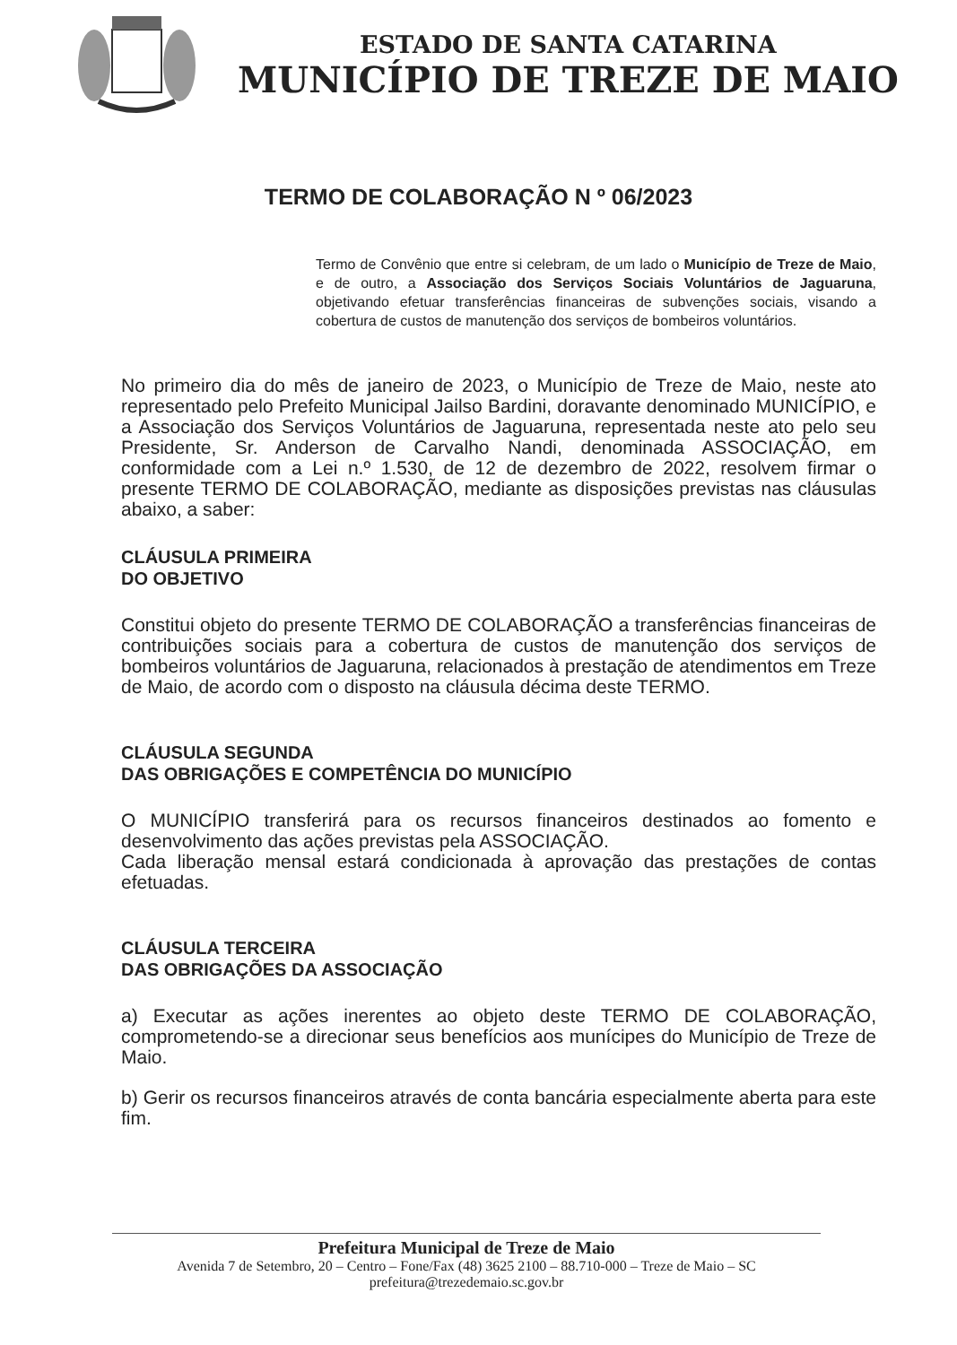ESTADO DE SANTA CATARINA
MUNICÍPIO DE TREZE DE MAIO
TERMO DE COLABORAÇÃO N º 06/2023
Termo de Convênio que entre si celebram, de um lado o Município de Treze de Maio, e de outro, a Associação dos Serviços Sociais Voluntários de Jaguaruna, objetivando efetuar transferências financeiras de subvenções sociais, visando a cobertura de custos de manutenção dos serviços de bombeiros voluntários.
No primeiro dia do mês de janeiro de 2023, o Município de Treze de Maio, neste ato representado pelo Prefeito Municipal Jailso Bardini, doravante denominado MUNICÍPIO, e a Associação dos Serviços Voluntários de Jaguaruna, representada neste ato pelo seu Presidente, Sr. Anderson de Carvalho Nandi, denominada ASSOCIAÇÃO, em conformidade com a Lei n.º 1.530, de 12 de dezembro de 2022, resolvem firmar o presente TERMO DE COLABORAÇÃO, mediante as disposições previstas nas cláusulas abaixo, a saber:
CLÁUSULA PRIMEIRA
DO OBJETIVO
Constitui objeto do presente TERMO DE COLABORAÇÃO a transferências financeiras de contribuições sociais para a cobertura de custos de manutenção dos serviços de bombeiros voluntários de Jaguaruna, relacionados à prestação de atendimentos em Treze de Maio, de acordo com o disposto na cláusula décima deste TERMO.
CLÁUSULA SEGUNDA
DAS OBRIGAÇÕES E COMPETÊNCIA DO MUNICÍPIO
O MUNICÍPIO transferirá para os recursos financeiros destinados ao fomento e desenvolvimento das ações previstas pela ASSOCIAÇÃO.
Cada liberação mensal estará condicionada à aprovação das prestações de contas efetuadas.
CLÁUSULA TERCEIRA
DAS OBRIGAÇÕES DA ASSOCIAÇÃO
a) Executar as ações inerentes ao objeto deste TERMO DE COLABORAÇÃO, comprometendo-se a direcionar seus benefícios aos munícipes do Município de Treze de Maio.
b) Gerir os recursos financeiros através de conta bancária especialmente aberta para este fim.
Prefeitura Municipal de Treze de Maio
Avenida 7 de Setembro, 20 – Centro – Fone/Fax (48) 3625 2100 – 88.710-000 – Treze de Maio – SC
prefeitura@trezedemaio.sc.gov.br